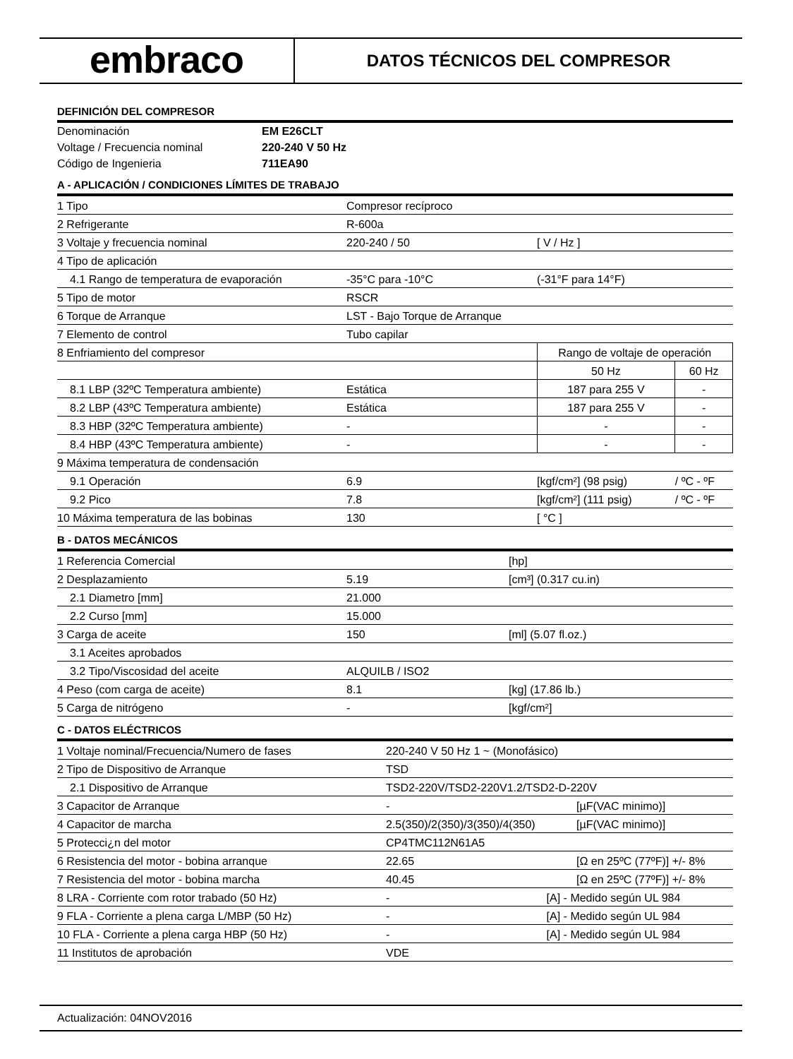embraco
DATOS TÉCNICOS DEL COMPRESOR
DEFINICIÓN DEL COMPRESOR
| Denominación | EM E26CLT |
| Voltage / Frecuencia nominal | 220-240 V 50 Hz |
| Código de Ingenieria | 711EA90 |
A - APLICACIÓN / CONDICIONES LÍMITES DE TRABAJO
| 1 Tipo | Compresor recíproco | | |
| 2 Refrigerante | R-600a | | |
| 3 Voltaje y frecuencia nominal | 220-240 / 50 | [ V / Hz ] | |
| 4 Tipo de aplicación | | | |
| 4.1 Rango de temperatura de evaporación | -35°C para -10°C | (-31°F para 14°F) | |
| 5 Tipo de motor | RSCR | | |
| 6 Torque de Arranque | LST - Bajo Torque de Arranque | | |
| 7 Elemento de control | Tubo capilar | | |
| 8 Enfriamiento del compresor | | Rango de voltaje de operación | |
| | | 50 Hz | 60 Hz |
| 8.1 LBP (32ºC Temperatura ambiente) | Estática | 187 para 255 V | - |
| 8.2 LBP (43ºC Temperatura ambiente) | Estática | 187 para 255 V | - |
| 8.3 HBP (32ºC Temperatura ambiente) | - | - | - |
| 8.4 HBP (43ºC Temperatura ambiente) | - | - | - |
| 9 Máxima temperatura de condensación | | | |
| 9.1 Operación | 6.9 | [kgf/cm²] (98 psig) | / ºC - ºF |
| 9.2 Pico | 7.8 | [kgf/cm²] (111 psig) | / ºC - ºF |
| 10 Máxima temperatura de las bobinas | 130 | [ °C ] | |
B - DATOS MECÁNICOS
| 1 Referencia Comercial | | [hp] |
| 2 Desplazamiento | 5.19 | [cm³] (0.317 cu.in) |
| 2.1 Diametro [mm] | 21.000 | |
| 2.2 Curso [mm] | 15.000 | |
| 3 Carga de aceite | 150 | [ml] (5.07 fl.oz.) |
| 3.1 Aceites aprobados | | |
| 3.2 Tipo/Viscosidad del aceite | ALQUILB / ISO2 | |
| 4 Peso (com carga de aceite) | 8.1 | [kg] (17.86 lb.) |
| 5 Carga de nitrógeno | - | [kgf/cm²] |
C - DATOS ELÉCTRICOS
| 1 Voltaje nominal/Frecuencia/Numero de fases | 220-240 V 50 Hz 1 ~ (Monofásico) | |
| 2 Tipo de Dispositivo de Arranque | TSD | |
| 2.1 Dispositivo de Arranque | TSD2-220V/TSD2-220V1.2/TSD2-D-220V | |
| 3 Capacitor de Arranque | - | [µF(VAC minimo)] |
| 4 Capacitor de marcha | 2.5(350)/2(350)/3(350)/4(350) | [µF(VAC minimo)] |
| 5 Protecci¿n del motor | CP4TMC112N61A5 | |
| 6 Resistencia del motor - bobina arranque | 22.65 | [Ω en 25ºC (77ºF)] +/- 8% |
| 7 Resistencia del motor - bobina marcha | 40.45 | [Ω en 25ºC (77ºF)] +/- 8% |
| 8 LRA - Corriente com rotor trabado (50 Hz) | - [A] - Medido según UL 984 | |
| 9 FLA - Corriente a plena carga L/MBP (50 Hz) | - [A] - Medido según UL 984 | |
| 10 FLA - Corriente a plena carga HBP (50 Hz) | - [A] - Medido según UL 984 | |
| 11 Institutos de aprobación | VDE | |
Actualización: 04NOV2016